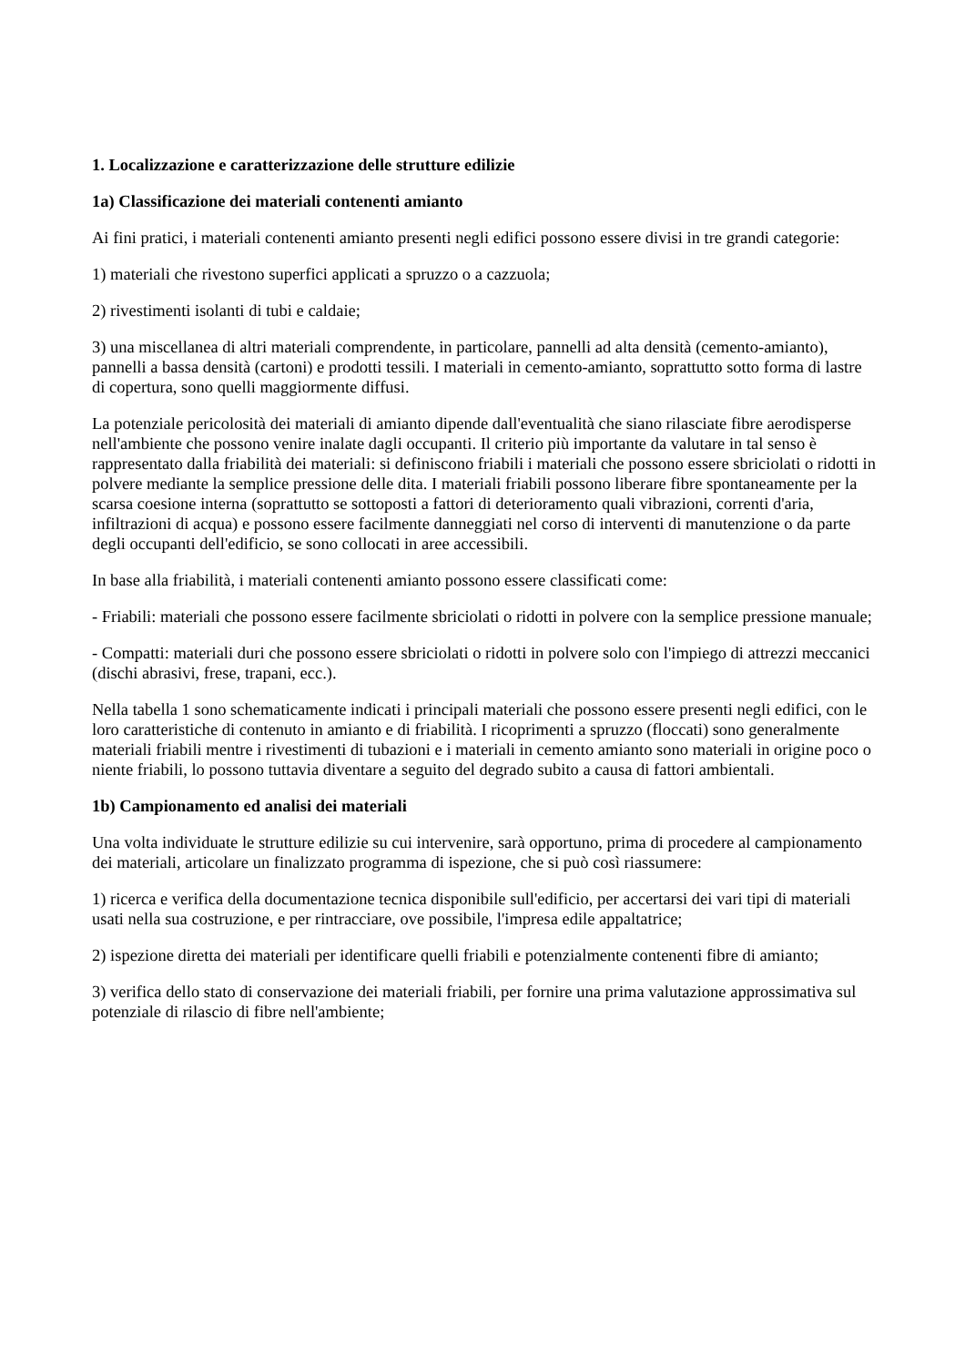1. Localizzazione e caratterizzazione delle strutture edilizie
1a) Classificazione dei materiali contenenti amianto
Ai fini pratici, i materiali contenenti amianto presenti negli edifici possono essere divisi in tre grandi categorie:
1) materiali che rivestono superfici applicati a spruzzo o a cazzuola;
2) rivestimenti isolanti di tubi e caldaie;
3) una miscellanea di altri materiali comprendente, in particolare, pannelli ad alta densità (cemento-amianto), pannelli a bassa densità (cartoni) e prodotti tessili. I materiali in cemento-amianto, soprattutto sotto forma di lastre di copertura, sono quelli maggiormente diffusi.
La potenziale pericolosità dei materiali di amianto dipende dall'eventualità che siano rilasciate fibre aerodisperse nell'ambiente che possono venire inalate dagli occupanti. Il criterio più importante da valutare in tal senso è rappresentato dalla friabilità dei materiali: si definiscono friabili i materiali che possono essere sbriciolati o ridotti in polvere mediante la semplice pressione delle dita. I materiali friabili possono liberare fibre spontaneamente per la scarsa coesione interna (soprattutto se sottoposti a fattori di deterioramento quali vibrazioni, correnti d'aria, infiltrazioni di acqua) e possono essere facilmente danneggiati nel corso di interventi di manutenzione o da parte degli occupanti dell'edificio, se sono collocati in aree accessibili.
In base alla friabilità, i materiali contenenti amianto possono essere classificati come:
- Friabili: materiali che possono essere facilmente sbriciolati o ridotti in polvere con la semplice pressione manuale;
- Compatti: materiali duri che possono essere sbriciolati o ridotti in polvere solo con l'impiego di attrezzi meccanici (dischi abrasivi, frese, trapani, ecc.).
Nella tabella 1 sono schematicamente indicati i principali materiali che possono essere presenti negli edifici, con le loro caratteristiche di contenuto in amianto e di friabilità. I ricoprimenti a spruzzo (floccati) sono generalmente materiali friabili mentre i rivestimenti di tubazioni e i materiali in cemento amianto sono materiali in origine poco o niente friabili, lo possono tuttavia diventare a seguito del degrado subito a causa di fattori ambientali.
1b) Campionamento ed analisi dei materiali
Una volta individuate le strutture edilizie su cui intervenire, sarà opportuno, prima di procedere al campionamento dei materiali, articolare un finalizzato programma di ispezione, che si può così riassumere:
1) ricerca e verifica della documentazione tecnica disponibile sull'edificio, per accertarsi dei vari tipi di materiali usati nella sua costruzione, e per rintracciare, ove possibile, l'impresa edile appaltatrice;
2) ispezione diretta dei materiali per identificare quelli friabili e potenzialmente contenenti fibre di amianto;
3) verifica dello stato di conservazione dei materiali friabili, per fornire una prima valutazione approssimativa sul potenziale di rilascio di fibre nell'ambiente;